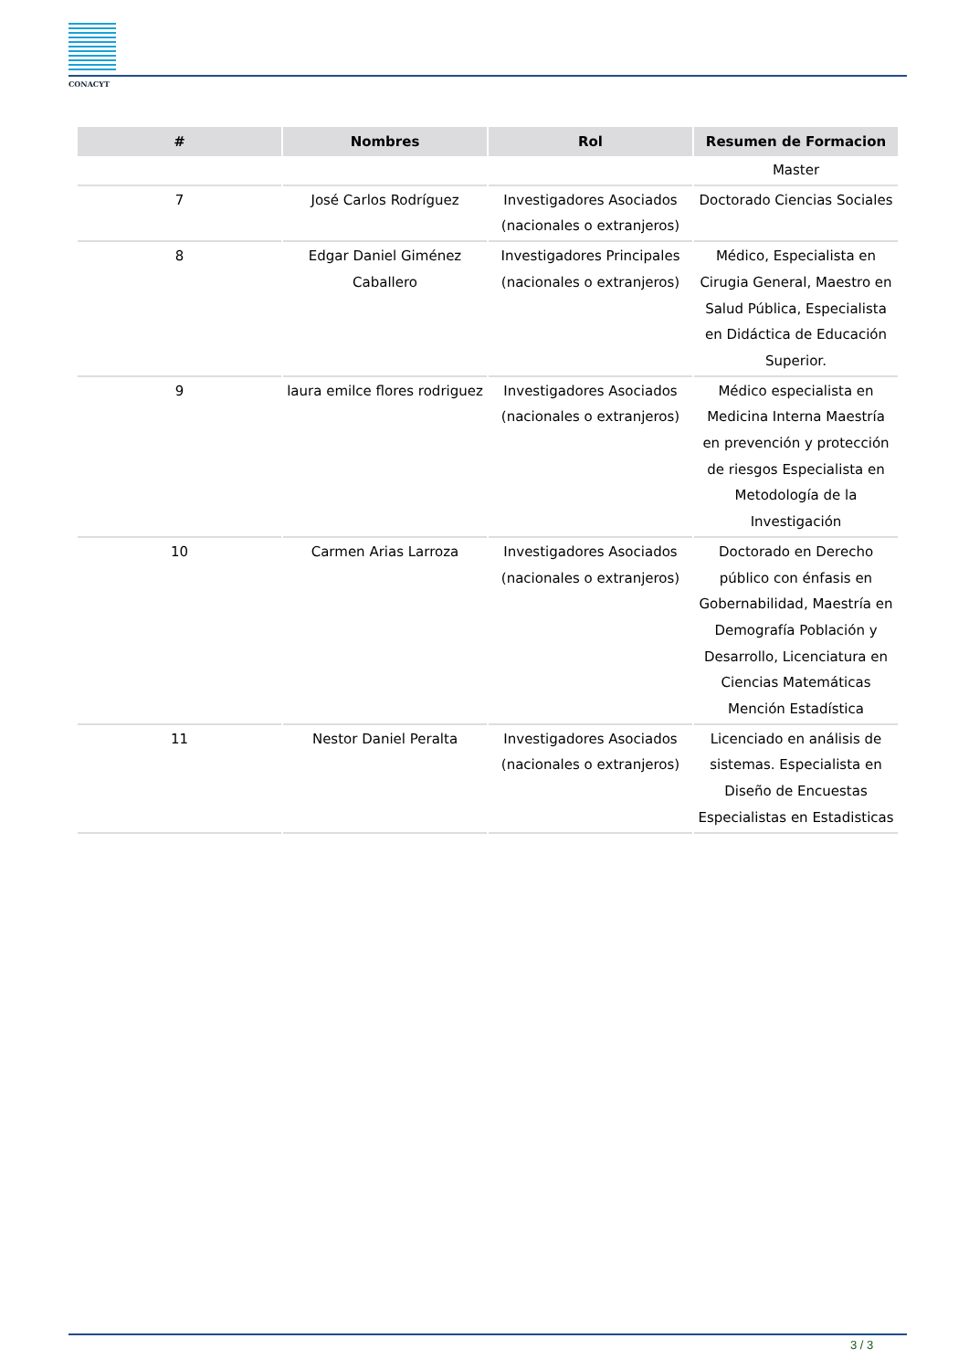CONACYT
| # | Nombres | Rol | Resumen de Formacion |
| --- | --- | --- | --- |
| | | | Master |
| 7 | José Carlos Rodríguez | Investigadores Asociados (nacionales o extranjeros) | Doctorado Ciencias Sociales |
| 8 | Edgar Daniel Giménez Caballero | Investigadores Principales (nacionales o extranjeros) | Médico, Especialista en Cirugia General, Maestro en Salud Pública, Especialista en Didáctica de Educación Superior. |
| 9 | laura emilce flores rodriguez | Investigadores Asociados (nacionales o extranjeros) | Médico especialista en Medicina Interna Maestría en prevención y protección de riesgos Especialista en Metodología de la Investigación |
| 10 | Carmen Arias Larroza | Investigadores Asociados (nacionales o extranjeros) | Doctorado en Derecho público con énfasis en Gobernabilidad, Maestría en Demografía Población y Desarrollo, Licenciatura en Ciencias Matemáticas Mención Estadística |
| 11 | Nestor Daniel Peralta | Investigadores Asociados (nacionales o extranjeros) | Licenciado en análisis de sistemas. Especialista en Diseño de Encuestas Especialistas en Estadisticas |
3 / 3